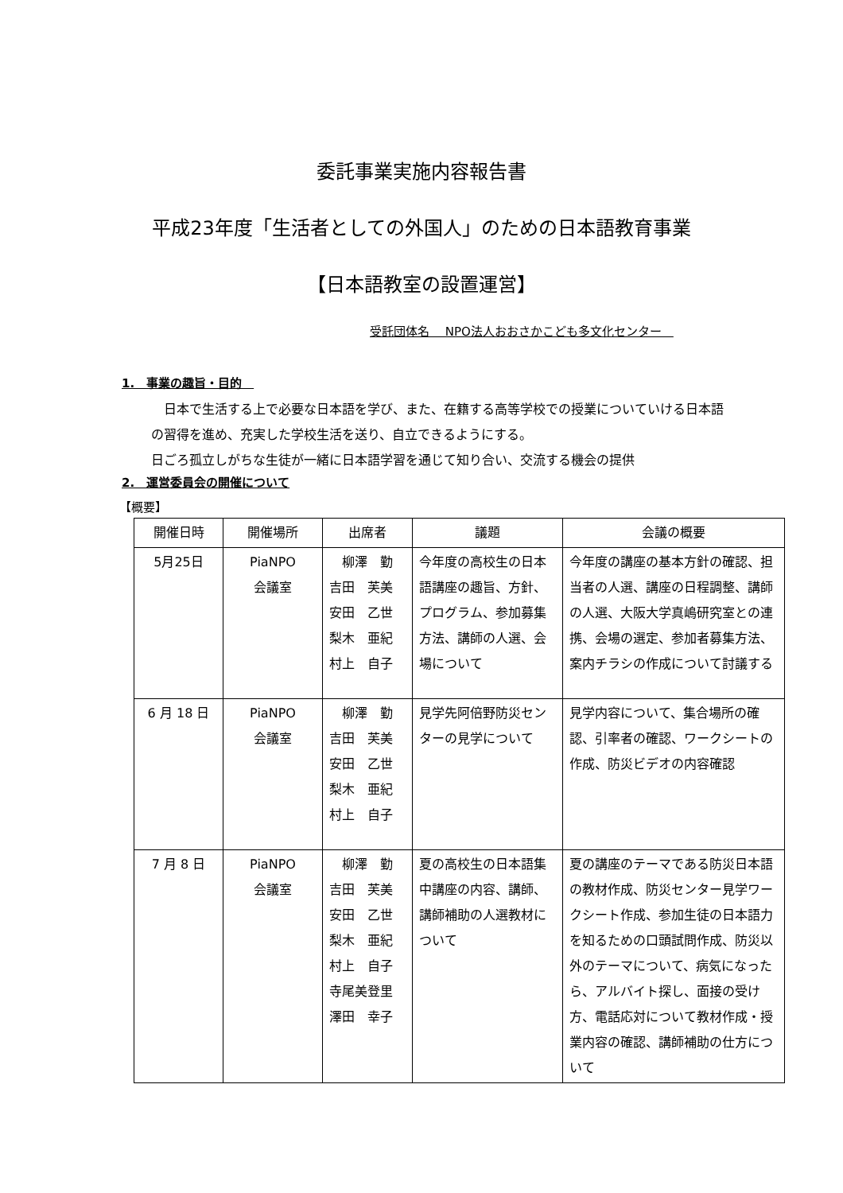委託事業実施内容報告書
平成23年度「生活者としての外国人」のための日本語教育事業
【日本語教室の設置運営】
受託団体名　 NPO法人おおさかこども多文化センター　
1.　事業の趣旨・目的　
　日本で生活する上で必要な日本語を学び、また、在籍する高等学校での授業についていける日本語の習得を進め、充実した学校生活を送り、自立できるようにする。
日ごろ孤立しがちな生徒が一緒に日本語学習を通じて知り合い、交流する機会の提供
2.　運営委員会の開催について
【概要】
| 開催日時 | 開催場所 | 出席者 | 議題 | 会議の概要 |
| --- | --- | --- | --- | --- |
| 5月25日 | PiaNPO 会議室 | 柳澤 勤 吉田 芙美 安田 乙世 梨木 亜紀 村上 自子 | 今年度の高校生の日本語講座の趣旨、方針、プログラム、参加募集方法、講師の人選、会場について | 今年度の講座の基本方針の確認、担当者の人選、講座の日程調整、講師の人選、大阪大学真嶋研究室との連携、会場の選定、参加者募集方法、案内チラシの作成について討議する |
| 6 月 18 日 | PiaNPO 会議室 | 柳澤 勤 吉田 芙美 安田 乙世 梨木 亜紀 村上 自子 | 見学先阿倍野防災センターの見学について | 見学内容について、集合場所の確認、引率者の確認、ワークシートの作成、防災ビデオの内容確認 |
| 7 月 8 日 | PiaNPO 会議室 | 柳澤 勤 吉田 芙美 安田 乙世 梨木 亜紀 村上 自子 寺尾美登里 澤田 幸子 | 夏の高校生の日本語集中講座の内容、講師、講師補助の人選教材について | 夏の講座のテーマである防災日本語の教材作成、防災センター見学ワークシート作成、参加生徒の日本語力を知るための口頭試問作成、防災以外のテーマについて、病気になったら、アルバイト探し、面接の受け方、電話応対について教材作成・授業内容の確認、講師補助の仕方について |